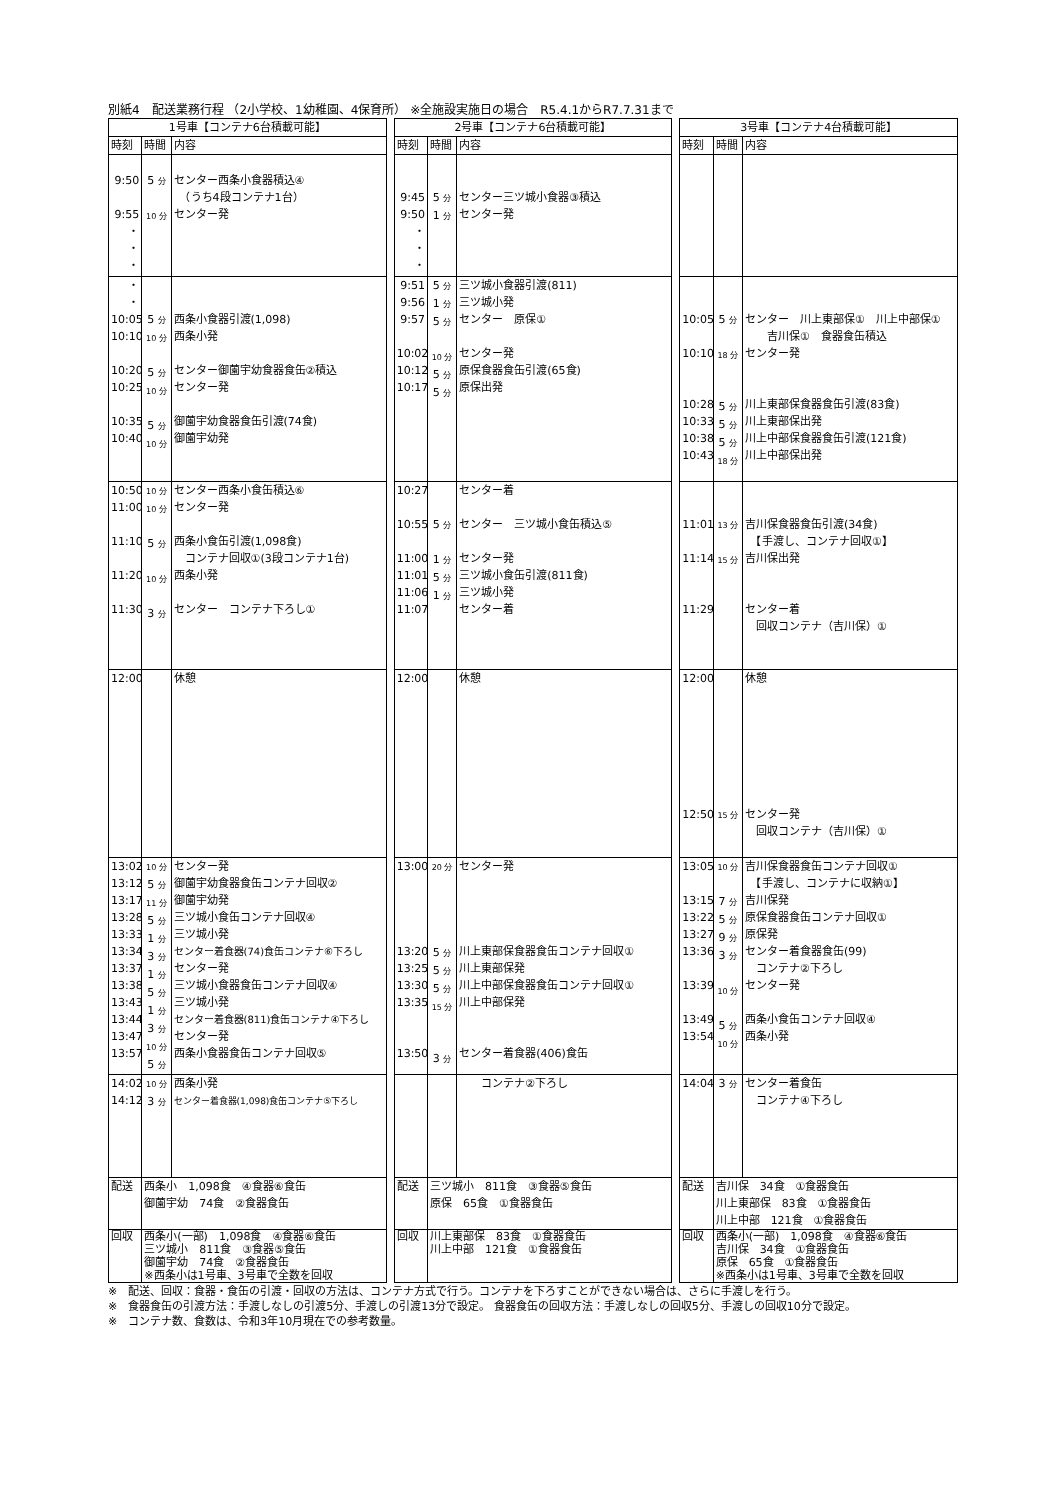別紙4　配送業務行程 （2小学校、1幼稚園、4保育所） ※全施設実施日の場合　R5.4.1からR7.7.31まで
| 1号車【コンテナ6台積載可能】 | | | | 2号車【コンテナ6台積載可能】 | | | | 3号車【コンテナ4台積載可能】 | | |
| 時刻 | 時間 | 内容 | | 時刻 | 時間 | 内容 | | 時刻 | 時間 | 内容 |
| 9:50 9:55 ・ ・ ・ | 5 分 10 分 | センター西条小食器積込④ （うち4段コンテナ1台） センター発 | | 9:45 9:50 ・ ・ ・ | 5 分 1 分 | センター三ツ城小食器③積込 センター発 | | | | |
| ・ ・ 10:05 10:10 10:20 10:25 10:35 10:40 | 5 分 10 分 5 分 10 分 5 分 10 分 | 西条小食器引渡(1,098) 西条小発 センター御薗宇幼食器食缶②積込 センター発 御薗宇幼食器食缶引渡(74食) 御薗宇幼発 | | 9:51 9:56 9:57 10:02 10:12 10:17 | 5 分 1 分 5 分 10 分 5 分 5 分 | 三ツ城小食器引渡(811) 三ツ城小発 センター 原保① センター発 原保食器食缶引渡(65食) 原保出発 | | 10:05 10:10 10:28 10:33 10:38 10:43 | 5 分 18 分 5 分 5 分 5 分 18 分 | センター 川上東部保① 川上中部保① 吉川保① 食器食缶積込 センター発 川上東部保食器食缶引渡(83食) 川上東部保出発 川上中部保食器食缶引渡(121食) 川上中部保出発 |
| 10:50 11:00 11:10 11:20 11:30 | 10 分 10 分 5 分 10 分 3 分 | センター西条小食缶積込⑥ センター発 西条小食缶引渡(1,098食) コンテナ回収①(3段コンテナ1台) 西条小発 センター コンテナ下ろし① | | 10:27 10:55 11:00 11:01 11:06 11:07 | 5 分 1 分 5 分 1 分 | センター着 センター 三ツ城小食缶積込⑤ センター発 三ツ城小食缶引渡(811食) 三ツ城小発 センター着 | | 11:01 11:14 11:29 | 13 分 15 分 | 吉川保食器食缶引渡(34食) 【手渡し、コンテナ回収①】 吉川保出発 センター着 回収コンテナ（吉川保）① |
| 12:00 | | 休憩 | | 12:00 | | 休憩 | | 12:00 12:50 | 15 分 | 休憩 センター発 回収コンテナ（吉川保）① |
| 13:02 13:12 13:17 13:28 13:33 13:34 13:37 13:38 13:43 13:44 13:47 13:57 | 10 分 5 分 11 分 5 分 1 分 3 分 1 分 5 分 1 分 3 分 10 分 5 分 | センター発 御薗宇幼食器食缶コンテナ回収② 御薗宇幼発 三ツ城小食缶コンテナ回収④ 三ツ城小発 センター着食器(74)食缶コンテナ⑥下ろし センター発 三ツ城小食器食缶コンテナ回収④ 三ツ城小発 センター着食器(811)食缶コンテナ④下ろし センター発 西条小食器食缶コンテナ回収⑤ | | 13:00 13:20 13:25 13:30 13:35 13:50 | 20 分 5 分 5 分 5 分 15 分 3 分 | センター発 川上東部保食器食缶コンテナ回収① 川上東部保発 川上中部保食器食缶コンテナ回収① 川上中部保発 センター着食器(406)食缶 | | 13:05 13:15 13:22 13:27 13:36 13:39 13:49 13:54 | 10 分 7 分 5 分 9 分 3 分 10 分 5 分 10 分 | 吉川保食器食缶コンテナ回収① 【手渡し、コンテナに収納①】 吉川保発 原保食器食缶コンテナ回収① 原保発 センター着食器食缶(99) コンテナ②下ろし センター発 西条小食缶コンテナ回収④ 西条小発 |
| 14:02 14:12 | 10 分 3 分 | 西条小発 センター着食器(1,098)食缶コンテナ⑤下ろし | | | | コンテナ②下ろし | | 14:04 | 3 分 | センター着食缶 コンテナ④下ろし |
| 配送 | 西条小 1,098食 ④食器⑥食缶 御薗宇幼 74食 ②食器食缶 | | | 配送 | 三ツ城小 811食 ③食器⑤食缶 原保 65食 ①食器食缶 | | | 配送 | 吉川保 34食 ①食器食缶 川上東部保 83食 ①食器食缶 川上中部 121食 ①食器食缶 | |
| 回収 | 西条小(一部) 1,098食 ④食器⑥食缶 三ツ城小 811食 ③食器⑤食缶 御薗宇幼 74食 ②食器食缶 ※西条小は1号車、3号車で全数を回収 | | | 回収 | 川上東部保 83食 ①食器食缶 川上中部 121食 ①食器食缶 | | | 回収 | 西条小(一部) 1,098食 ④食器⑥食缶 吉川保 34食 ①食器食缶 原保 65食 ①食器食缶 ※西条小は1号車、3号車で全数を回収 | |
※　配送、回収：食器・食缶の引渡・回収の方法は、コンテナ方式で行う。コンテナを下ろすことができない場合は、さらに手渡しを行う。
※　食器食缶の引渡方法：手渡しなしの引渡5分、手渡しの引渡13分で設定。 食器食缶の回収方法：手渡しなしの回収5分、手渡しの回収10分で設定。
※　コンテナ数、食数は、令和3年10月現在での参考数量。